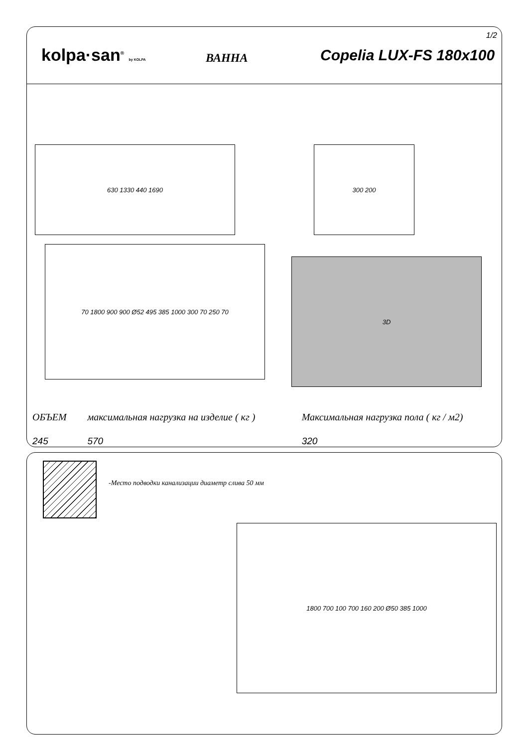kolpa·san<sup>®</sup> by KOLPA
ВАННА
Copelia LUX-FS 180x100
1/2
630 1330 440 1690 300 200
70 1800 900 900 Ø52 495 385 1000 300 70 250 70
3D
| ОБЪЕМ | максимальная нагрузка на изделие ( кг ) | Максимальная нагрузка пола ( кг / м2) |
| --- | --- | --- |
| 245 | 570 | 320 |
-Место подводки канализации диаметр слива 50 мм
1800 700 100 700 160 200 Ø50 385 1000